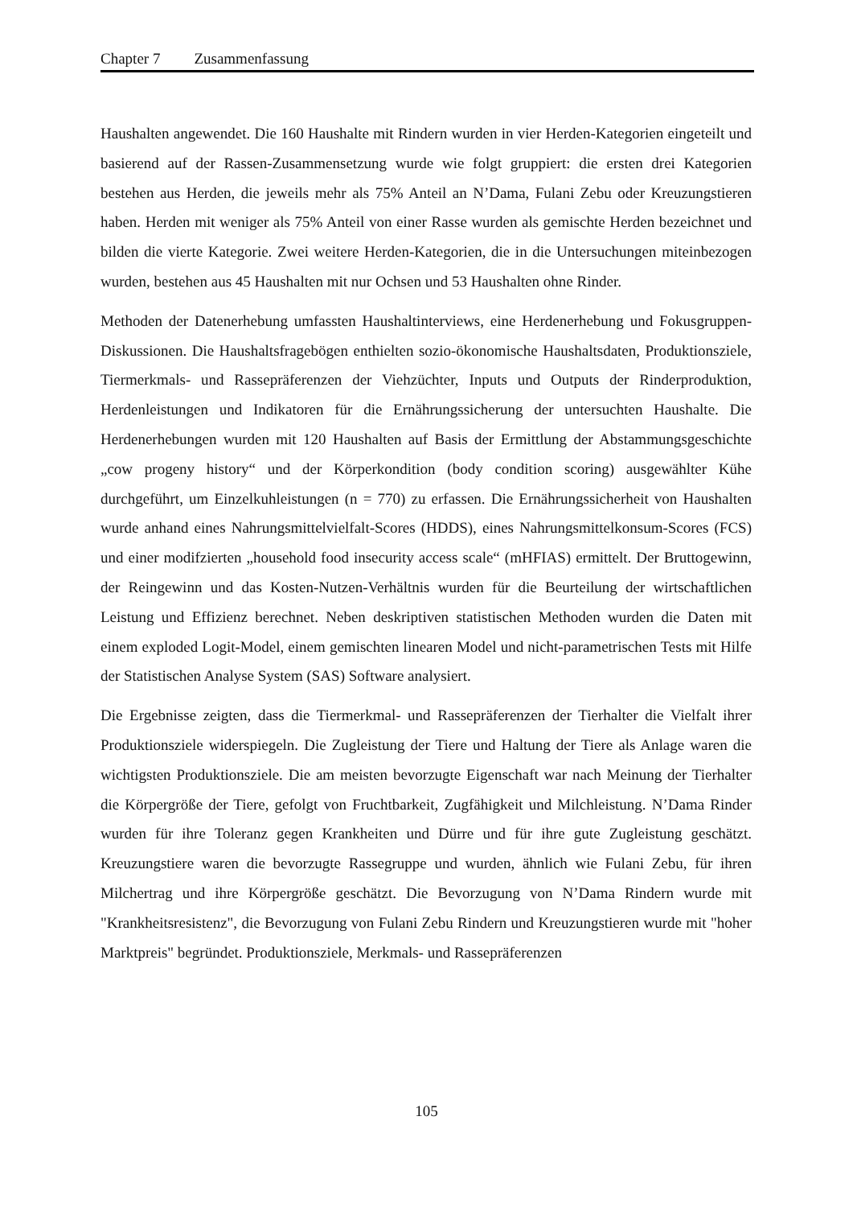Chapter 7 Zusammenfassung
Haushalten angewendet. Die 160 Haushalte mit Rindern wurden in vier Herden-Kategorien eingeteilt und basierend auf der Rassen-Zusammensetzung wurde wie folgt gruppiert: die ersten drei Kategorien bestehen aus Herden, die jeweils mehr als 75% Anteil an N’Dama, Fulani Zebu oder Kreuzungstieren haben. Herden mit weniger als 75% Anteil von einer Rasse wurden als gemischte Herden bezeichnet und bilden die vierte Kategorie. Zwei weitere Herden-Kategorien, die in die Untersuchungen miteinbezogen wurden, bestehen aus 45 Haushalten mit nur Ochsen und 53 Haushalten ohne Rinder.
Methoden der Datenerhebung umfassten Haushaltinterviews, eine Herdenerhebung und Fokusgruppen-Diskussionen. Die Haushaltsfragebögen enthielten sozio-ökonomische Haushaltsdaten, Produktionsziele, Tiermerkmals- und Rassepräferenzen der Viehzüchter, Inputs und Outputs der Rinderproduktion, Herdenleistungen und Indikatoren für die Ernährungssicherung der untersuchten Haushalte. Die Herdenerhebungen wurden mit 120 Haushalten auf Basis der Ermittlung der Abstammungsgeschichte „cow progeny history“ und der Körperkondition (body condition scoring) ausgewählter Kühe durchgeführt, um Einzelkuhleistungen (n = 770) zu erfassen. Die Ernährungssicherheit von Haushalten wurde anhand eines Nahrungsmittelvielfalt-Scores (HDDS), eines Nahrungsmittelkonsum-Scores (FCS) und einer modifzierten „household food insecurity access scale“ (mHFIAS) ermittelt. Der Bruttogewinn, der Reingewinn und das Kosten-Nutzen-Verhältnis wurden für die Beurteilung der wirtschaftlichen Leistung und Effizienz berechnet. Neben deskriptiven statistischen Methoden wurden die Daten mit einem exploded Logit-Model, einem gemischten linearen Model und nicht-parametrischen Tests mit Hilfe der Statistischen Analyse System (SAS) Software analysiert.
Die Ergebnisse zeigten, dass die Tiermerkmal- und Rassepräferenzen der Tierhalter die Vielfalt ihrer Produktionsziele widerspiegeln. Die Zugleistung der Tiere und Haltung der Tiere als Anlage waren die wichtigsten Produktionsziele. Die am meisten bevorzugte Eigenschaft war nach Meinung der Tierhalter die Körpergröße der Tiere, gefolgt von Fruchtbarkeit, Zugfähigkeit und Milchleistung. N’Dama Rinder wurden für ihre Toleranz gegen Krankheiten und Dürre und für ihre gute Zugleistung geschätzt. Kreuzungstiere waren die bevorzugte Rassegruppe und wurden, ähnlich wie Fulani Zebu, für ihren Milchertrag und ihre Körpergröße geschätzt. Die Bevorzugung von N’Dama Rindern wurde mit "Krankheitsresistenz", die Bevorzugung von Fulani Zebu Rindern und Kreuzungstieren wurde mit "hoher Marktpreis" begründet. Produktionsziele, Merkmals- und Rassepräferenzen
105